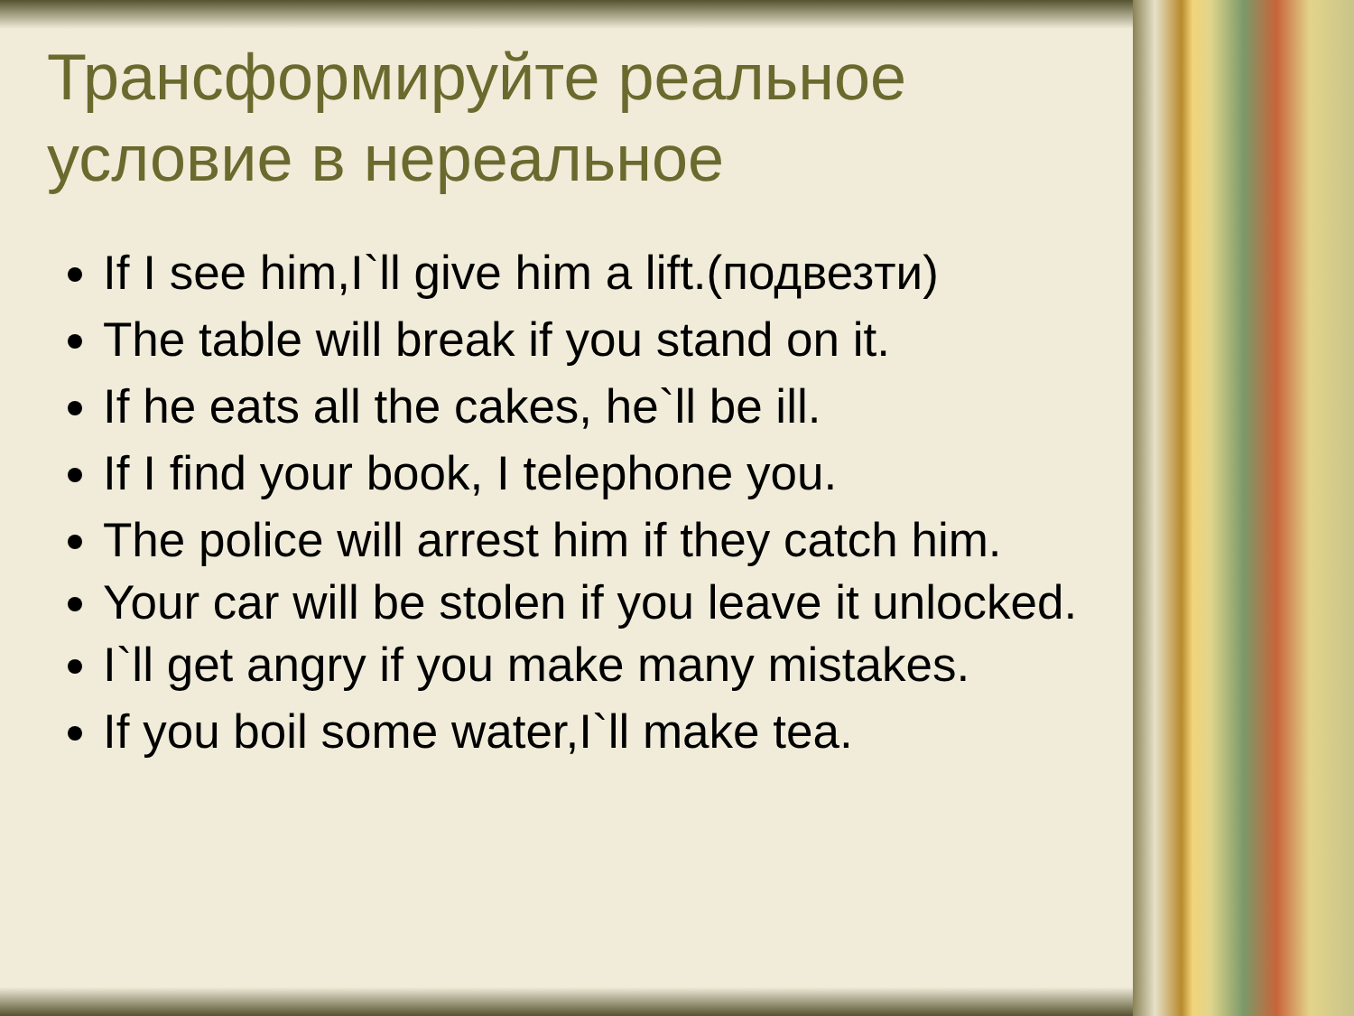Трансформируйте реальное условие в нереальное
If I see him,I`ll give him a lift.(подвезти)
The table will break if you stand on it.
If he eats all the cakes, he`ll be ill.
If I find your book, I telephone you.
The police will arrest him if they catch him.
Your car will be stolen if you leave it unlocked.
I`ll get angry if you make many mistakes.
If you boil some water,I`ll make tea.